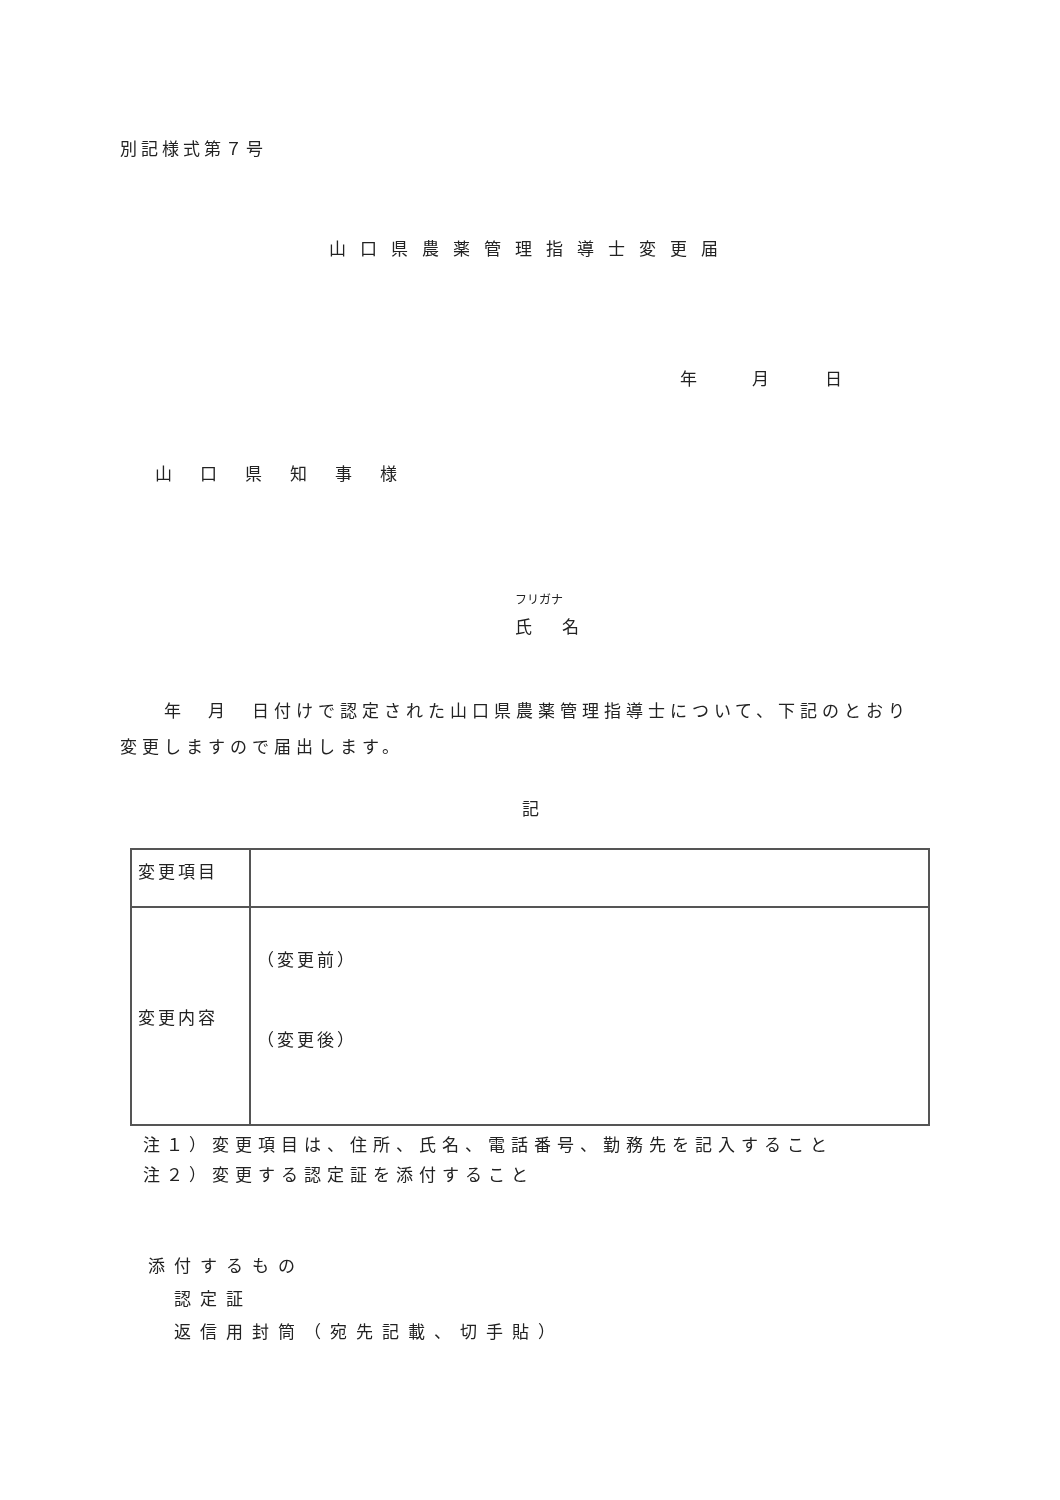別記様式第７号
山口県農薬管理指導士変更届
年 月 日
山口県知事様
フリガナ
氏名
　　年　月　日付けで認定された山口県農薬管理指導士について、下記のとおり変更しますので届出します。
記
| 変更項目 | |
| 変更内容 | （変更前） （変更後） |
注１）変更項目は、住所、氏名、電話番号、勤務先を記入すること
注２）変更する認定証を添付すること
添付するもの
　認定証
　返信用封筒（宛先記載、切手貼）